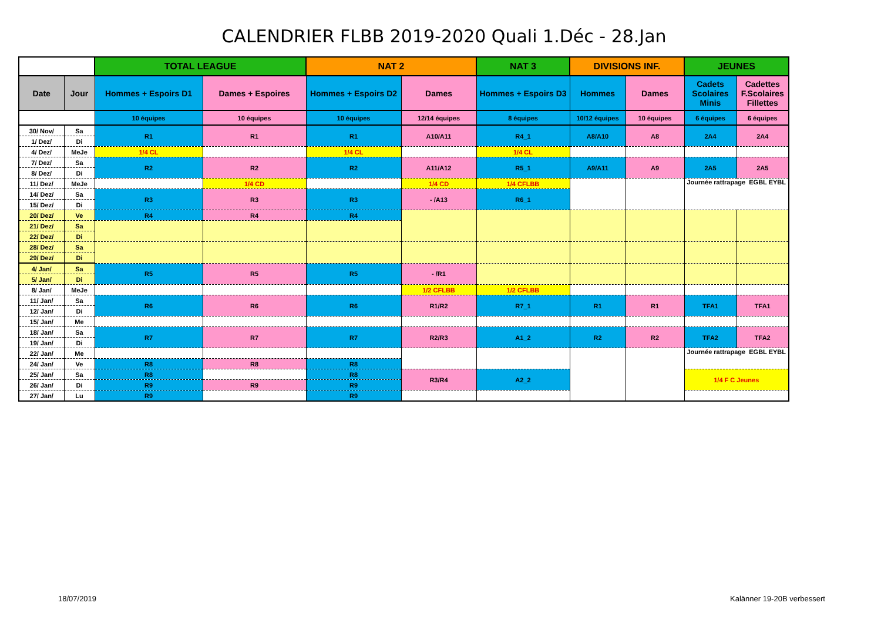CALENDRIER FLBB 2019-2020 Quali 1.Déc - 28.Jan
| | | TOTAL LEAGUE | | NAT 2 | | NAT 3 | DIVISIONS INF. | | JEUNES | |
| --- | --- | --- | --- | --- | --- | --- | --- | --- | --- | --- |
| Date | Jour | Hommes + Espoirs D1 | Dames + Espoires | Hommes + Espoirs D2 | Dames | Hommes + Espoirs D3 | Hommes | Dames | Cadets Scolaires Minis | Cadettes F.Scolaires Fillettes |
| | | 10 équipes | 10 équipes | 10 équipes | 12/14 équipes | 8 équipes | 10/12 équipes | 10 équipes | 6 équipes | 6 équipes |
| 30/ Nov/ | Sa | R1 | R1 | R1 | A10/A11 | R4_1 | A8/A10 | A8 | 2A4 | 2A4 |
| 1/ Dez/ | Di | | | | | | | | | |
| 4/ Dez/ | MeJe | 1/4 CL | | 1/4 CL | | 1/4 CL | | | | |
| 7/ Dez/ | Sa | R2 | R2 | R2 | A11/A12 | R5_1 | A9/A11 | A9 | 2A5 | 2A5 |
| 8/ Dez/ | Di | | | | | | | | | |
| 11/ Dez/ | MeJe | | 1/4 CD | | 1/4 CD | 1/4 CFLBB | | | Journée rattrapage EGBL EYBL | |
| 14/ Dez/ | Sa | R3 | R3 | R3 | - /A13 | R6_1 | | | | |
| 15/ Dez/ | Di | | | | | | | | | |
| 20/ Dez/ | Ve | R4 | R4 | R4 | | | | | | |
| 21/ Dez/ | Sa | | | | | | | | | |
| 22/ Dez/ | Di | | | | | | | | | |
| 28/ Dez/ | Sa | | | | | | | | | |
| 29/ Dez/ | Di | | | | | | | | | |
| 4/ Jan/ | Sa | R5 | R5 | R5 | - /R1 | | | | | |
| 5/ Jan/ | Di | | | | | | | | | |
| 8/ Jan/ | MeJe | | | | 1/2 CFLBB | 1/2 CFLBB | | | | |
| 11/ Jan/ | Sa | R6 | R6 | R6 | R1/R2 | R7_1 | R1 | R1 | TFA1 | TFA1 |
| 12/ Jan/ | Di | | | | | | | | | |
| 15/ Jan/ | Me | | | | | | | | | |
| 18/ Jan/ | Sa | R7 | R7 | R7 | R2/R3 | A1_2 | R2 | R2 | TFA2 | TFA2 |
| 19/ Jan/ | Di | | | | | | | | | |
| 22/ Jan/ | Me | | | | | | | | Journée rattrapage EGBL EYBL | |
| 24/ Jan/ | Ve | R8 | R8 | R8 | | | | | | |
| 25/ Jan/ | Sa | R8 | | R8 | R3/R4 | A2_2 | | | 1/4 F C Jeunes | |
| 26/ Jan/ | Di | R9 | R9 | R9 | | | | | | |
| 27/ Jan/ | Lu | R9 | | R9 | | | | | | |
18/07/2019 Kalänner 19-20B verbessert